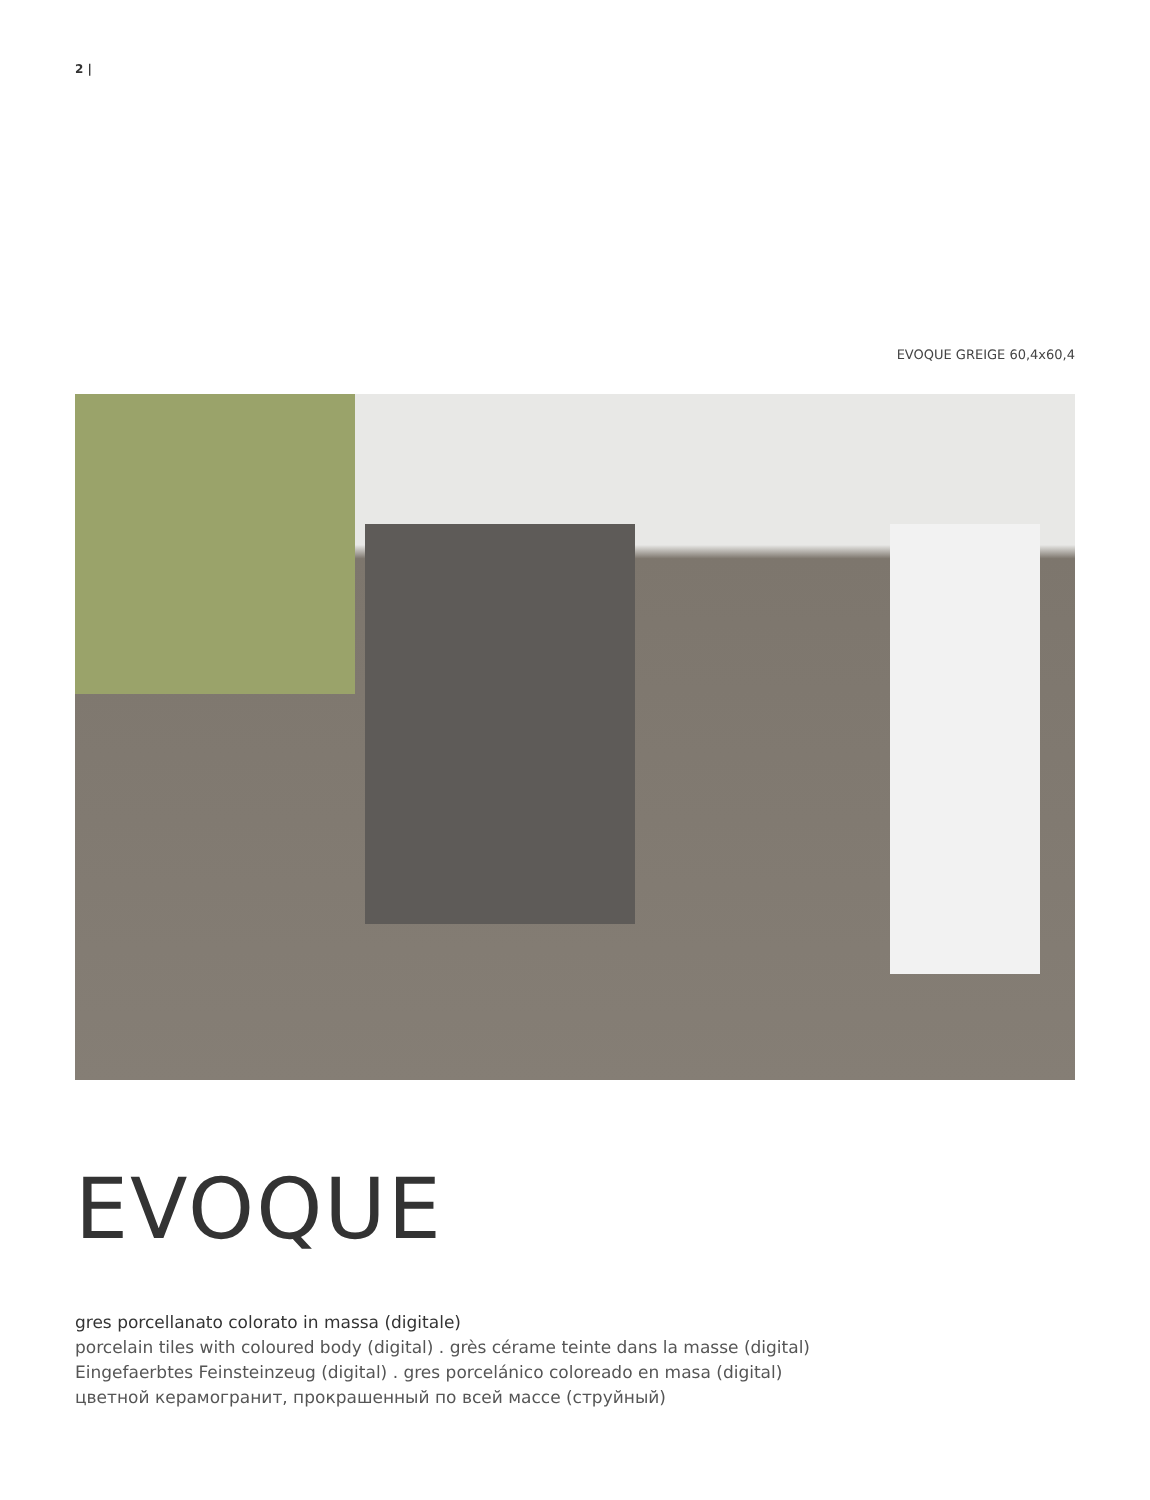2 |
EVOQUE GREIGE 60,4x60,4
EVOQUE
gres porcellanato colorato in massa (digitale)
porcelain tiles with coloured body (digital) . grès cérame teinte dans la masse (digital)
Eingefaerbtes Feinsteinzeug (digital) . gres porcelánico coloreado en masa (digital)
цветной керамогранит, прокрашенный по всей массе (струйный)